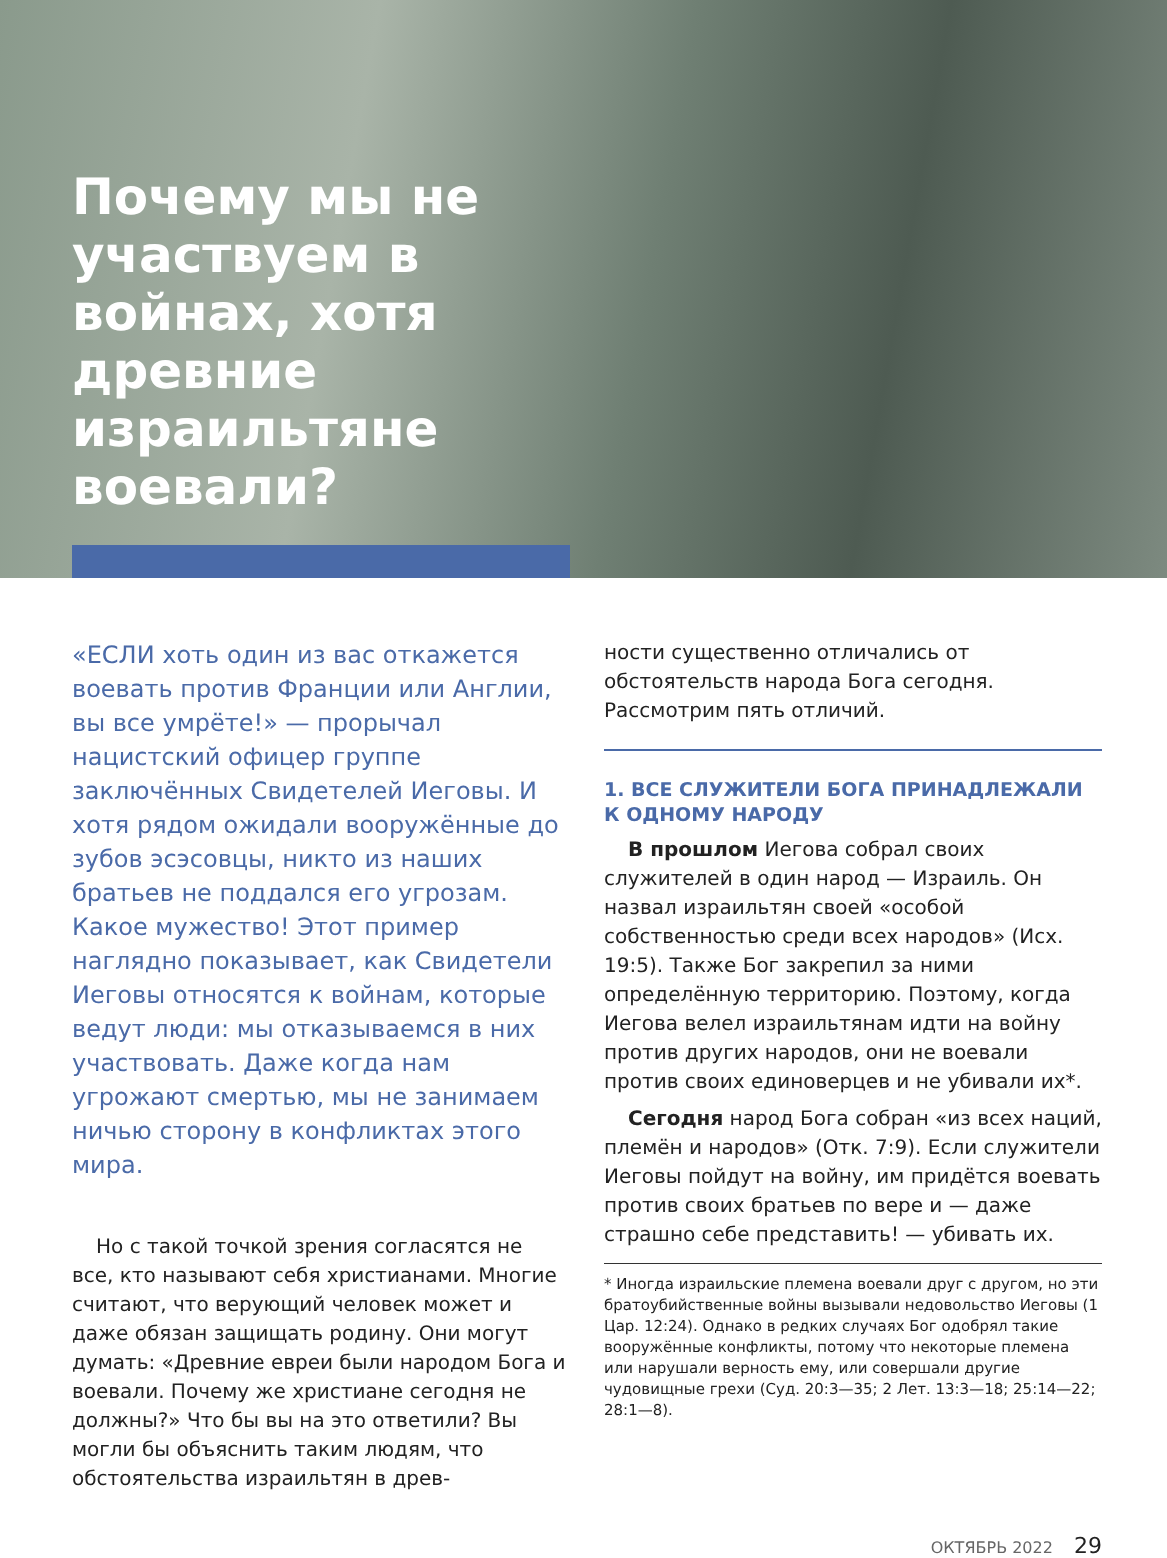Почему мы не участвуем в войнах, хотя древние израильтяне воевали?
«ЕСЛИ хоть один из вас откажется воевать против Франции или Англии, вы все умрёте!» — прорычал нацистский офицер группе заключённых Свидетелей Иеговы. И хотя рядом ожидали вооружённые до зубов эсэсовцы, никто из наших братьев не поддался его угрозам. Какое мужество! Этот пример наглядно показывает, как Свидетели Иеговы относятся к войнам, которые ведут люди: мы отказываемся в них участвовать. Даже когда нам угрожают смертью, мы не занимаем ничью сторону в конфликтах этого мира.
Но с такой точкой зрения согласятся не все, кто называют себя христианами. Многие считают, что верующий человек может и даже обязан защищать родину. Они могут думать: «Древние евреи были народом Бога и воевали. Почему же христиане сегодня не должны?» Что бы вы на это ответили? Вы могли бы объяснить таким людям, что обстоятельства израильтян в древ-
ности существенно отличались от обстоятельств народа Бога сегодня. Рассмотрим пять отличий.
1. ВСЕ СЛУЖИТЕЛИ БОГА ПРИНАДЛЕЖАЛИ К ОДНОМУ НАРОДУ
В прошлом Иегова собрал своих служителей в один народ — Израиль. Он назвал израильтян своей «особой собственностью среди всех народов» (Исх. 19:5). Также Бог закрепил за ними определённую территорию. Поэтому, когда Иегова велел израильтянам идти на войну против других народов, они не воевали против своих единоверцев и не убивали их*.
Сегодня народ Бога собран «из всех наций, племён и народов» (Отк. 7:9). Если служители Иеговы пойдут на войну, им придётся воевать против своих братьев по вере и — даже страшно себе представить! — убивать их.
* Иногда израильские племена воевали друг с другом, но эти братоубийственные войны вызывали недовольство Иеговы (1 Цар. 12:24). Однако в редких случаях Бог одобрял такие вооружённые конфликты, потому что некоторые племена или нарушали верность ему, или совершали другие чудовищные грехи (Суд. 20:3—35; 2 Лет. 13:3—18; 25:14—22; 28:1—8).
ОКТЯБРЬ 2022 29